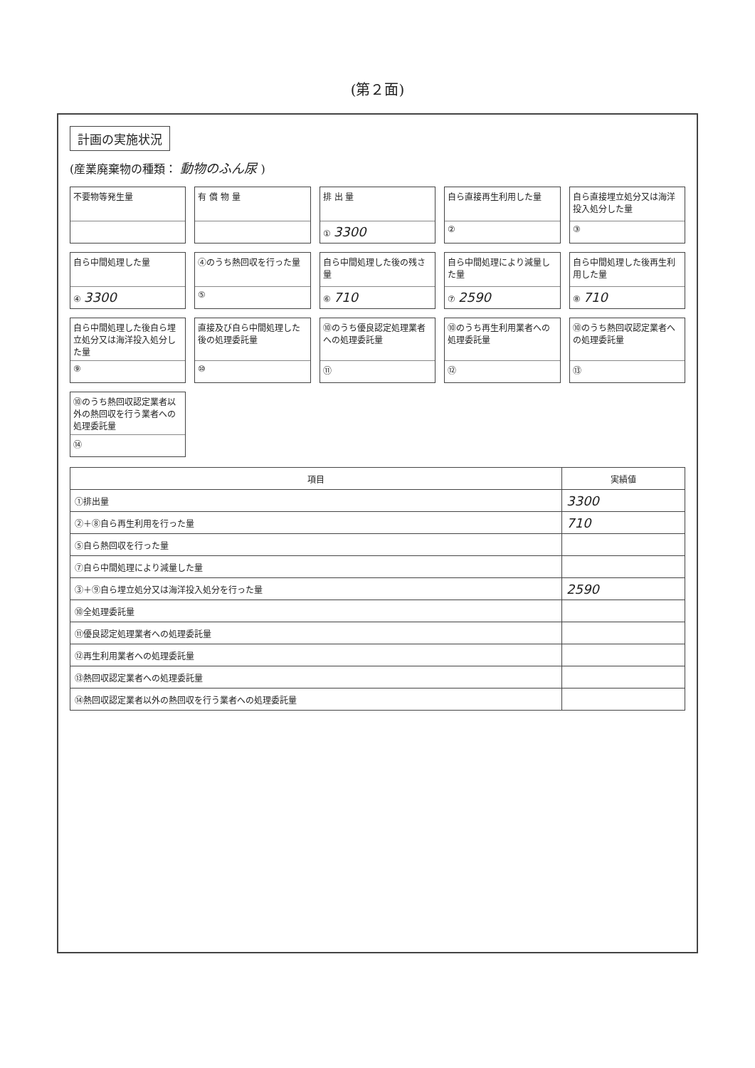(第２面)
計画の実施状況
(産業廃棄物の種類： 動物のふん尿 )
不要物等発生量
有 償 物 量
排 出 量
① 3300
自ら直接再生利用した量
②
自ら直接埋立処分又は海洋投入処分した量
③
自ら中間処理した量
④ 3300
④のうち熱回収を行った量
⑤
自ら中間処理した後の残さ量
⑥ 710
自ら中間処理により減量した量
⑦ 2590
自ら中間処理した後再生利用した量
⑧ 710
自ら中間処理した後自ら埋立処分又は海洋投入処分した量
⑨
直接及び自ら中間処理した後の処理委託量
⑩
⑩のうち優良認定処理業者への処理委託量
⑪
⑩のうち再生利用業者への処理委託量
⑫
⑩のうち熱回収認定業者への処理委託量
⑬
⑩のうち熱回収認定業者以外の熱回収を行う業者への処理委託量
⑭
| 項目 | 実績値 |
| --- | --- |
| ①排出量 | 3300 |
| ②＋⑧自ら再生利用を行った量 | 710 |
| ⑤自ら熱回収を行った量 | |
| ⑦自ら中間処理により減量した量 | |
| ③＋⑨自ら埋立処分又は海洋投入処分を行った量 | 2590 |
| ⑩全処理委託量 | |
| ⑪優良認定処理業者への処理委託量 | |
| ⑫再生利用業者への処理委託量 | |
| ⑬熱回収認定業者への処理委託量 | |
| ⑭熱回収認定業者以外の熱回収を行う業者への処理委託量 | |